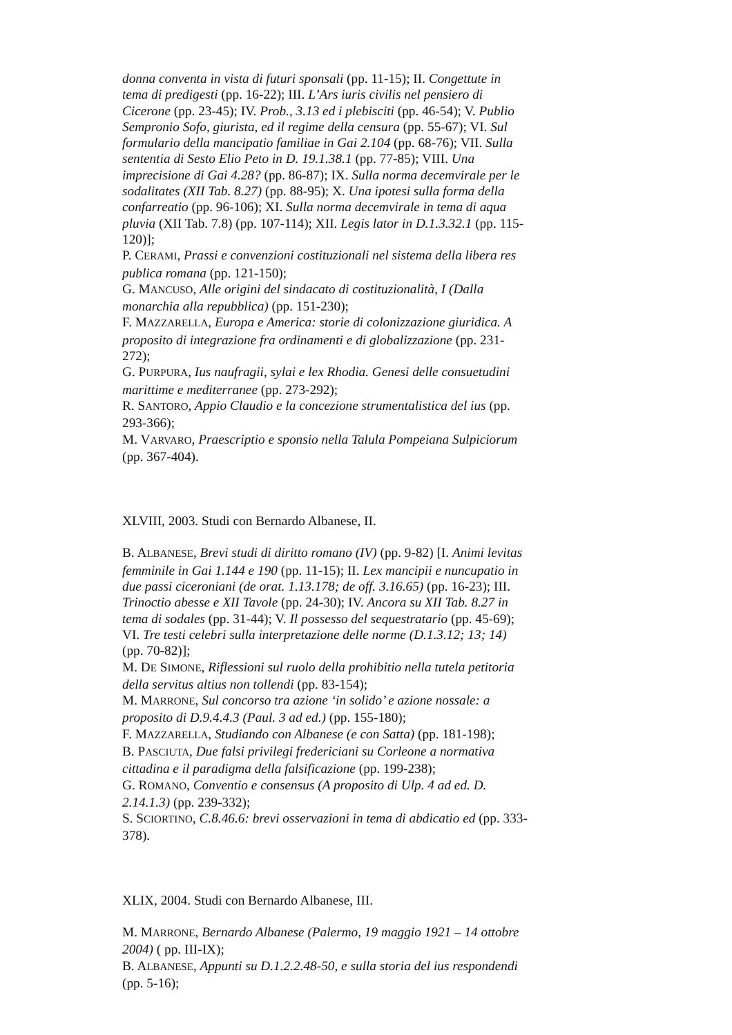donna conventa in vista di futuri sponsali (pp. 11-15); II. Congettute in tema di predigesti (pp. 16-22); III. L’Ars iuris civilis nel pensiero di Cicerone (pp. 23-45); IV. Prob., 3.13 ed i plebisciti (pp. 46-54); V. Publio Sempronio Sofo, giurista, ed il regime della censura (pp. 55-67); VI. Sul formulario della mancipatio familiae in Gai 2.104 (pp. 68-76); VII. Sulla sententia di Sesto Elio Peto in D. 19.1.38.1 (pp. 77-85); VIII. Una imprecisione di Gai 4.28? (pp. 86-87); IX. Sulla norma decemvirale per le sodalitates (XII Tab. 8.27) (pp. 88-95); X. Una ipotesi sulla forma della confarreatio (pp. 96-106); XI. Sulla norma decemvirale in tema di aqua pluvia (XII Tab. 7.8) (pp. 107-114); XII. Legis lator in D.1.3.32.1 (pp. 115-120)];
P. CERAMI, Prassi e convenzioni costituzionali nel sistema della libera res publica romana (pp. 121-150);
G. MANCUSO, Alle origini del sindacato di costituzionalità, I (Dalla monarchia alla repubblica) (pp. 151-230);
F. MAZZARELLA, Europa e America: storie di colonizzazione giuridica. A proposito di integrazione fra ordinamenti e di globalizzazione (pp. 231-272);
G. PURPURA, Ius naufragii, sylai e lex Rhodia. Genesi delle consuetudini marittime e mediterranee (pp. 273-292);
R. SANTORO, Appio Claudio e la concezione strumentalistica del ius (pp. 293-366);
M. VARVARO, Praescriptio e sponsio nella Talula Pompeiana Sulpiciorum (pp. 367-404).
XLVIII, 2003. Studi con Bernardo Albanese, II.
B. ALBANESE, Brevi studi di diritto romano (IV) (pp. 9-82) [I. Animi levitas femminile in Gai 1.144 e 190 (pp. 11-15); II. Lex mancipii e nuncupatio in due passi ciceroniani (de orat. 1.13.178; de off. 3.16.65) (pp. 16-23); III. Trinoctio abesse e XII Tavole (pp. 24-30); IV. Ancora su XII Tab. 8.27 in tema di sodales (pp. 31-44); V. Il possesso del sequestratario (pp. 45-69); VI. Tre testi celebri sulla interpretazione delle norme (D.1.3.12; 13; 14) (pp. 70-82)];
M. DE SIMONE, Riflessioni sul ruolo della prohibitio nella tutela petitoria della servitus altius non tollendi (pp. 83-154);
M. MARRONE, Sul concorso tra azione ‘in solido’ e azione nossale: a proposito di D.9.4.4.3 (Paul. 3 ad ed.) (pp. 155-180);
F. MAZZARELLA, Studiando con Albanese (e con Satta) (pp. 181-198);
B. PASCIUTA, Due falsi privilegi fredericiani su Corleone a normativa cittadina e il paradigma della falsificazione (pp. 199-238);
G. ROMANO, Conventio e consensus (A proposito di Ulp. 4 ad ed. D. 2.14.1.3) (pp. 239-332);
S. SCIORTINO, C.8.46.6: brevi osservazioni in tema di abdicatio ed (pp. 333-378).
XLIX, 2004. Studi con Bernardo Albanese, III.
M. MARRONE, Bernardo Albanese (Palermo, 19 maggio 1921 – 14 ottobre 2004) ( pp. III-IX);
B. ALBANESE, Appunti su D.1.2.2.48-50, e sulla storia del ius respondendi (pp. 5-16);